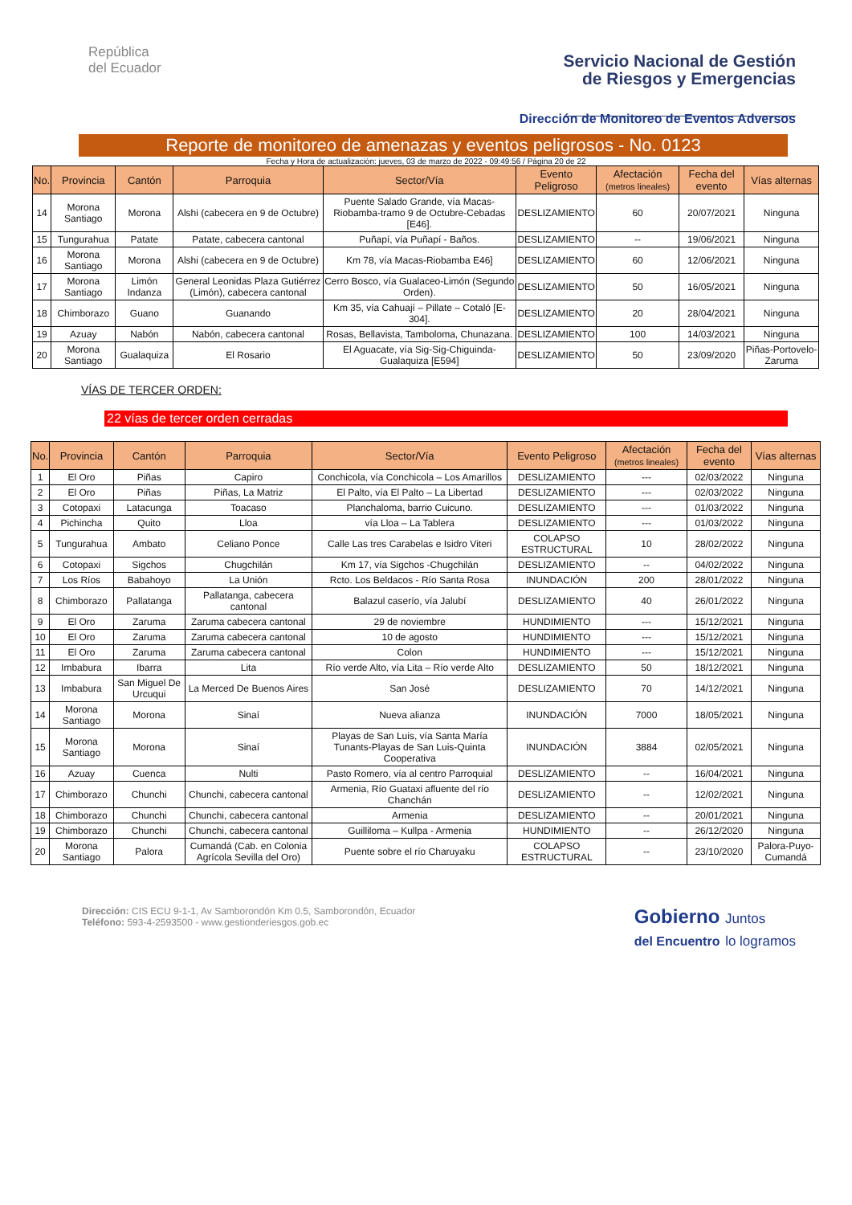República
del Ecuador
Servicio Nacional de Gestión
de Riesgos y Emergencias
Dirección de Monitoreo de Eventos Adversos
Reporte de monitoreo de amenazas y eventos peligrosos - No. 0123
Fecha y Hora de actualización: jueves, 03 de marzo de 2022 - 09:49:56 / Página 20 de 22
| No. | Provincia | Cantón | Parroquia | Sector/Vía | Evento Peligroso | Afectación (metros lineales) | Fecha del evento | Vías alternas |
| --- | --- | --- | --- | --- | --- | --- | --- | --- |
| 14 | Morona Santiago | Morona | Alshi (cabecera en 9 de Octubre) | Puente Salado Grande, vía Macas-Riobamba-tramo 9 de Octubre-Cebadas [E46]. | DESLIZAMIENTO | 60 | 20/07/2021 | Ninguna |
| 15 | Tungurahua | Patate | Patate, cabecera cantonal | Puñapí, vía Puñapí - Baños. | DESLIZAMIENTO | -- | 19/06/2021 | Ninguna |
| 16 | Morona Santiago | Morona | Alshi (cabecera en 9 de Octubre) | Km 78, vía Macas-Riobamba E46] | DESLIZAMIENTO | 60 | 12/06/2021 | Ninguna |
| 17 | Morona Santiago | Limón Indanza | General Leonidas Plaza Gutiérrez (Limón), cabecera cantonal | Cerro Bosco, vía Gualaceo-Limón (Segundo Orden). | DESLIZAMIENTO | 50 | 16/05/2021 | Ninguna |
| 18 | Chimborazo | Guano | Guanando | Km 35, vía Cahuají – Pillate – Cotaló [E-304]. | DESLIZAMIENTO | 20 | 28/04/2021 | Ninguna |
| 19 | Azuay | Nabón | Nabón, cabecera cantonal | Rosas, Bellavista, Tamboloma, Chunazana. | DESLIZAMIENTO | 100 | 14/03/2021 | Ninguna |
| 20 | Morona Santiago | Gualaquiza | El Rosario | El Aguacate, vía Sig-Sig-Chiguinda-Gualaquiza [E594] | DESLIZAMIENTO | 50 | 23/09/2020 | Piñas-Portovelo-Zaruma |
VÍAS DE TERCER ORDEN:
22 vías de tercer orden cerradas
| No. | Provincia | Cantón | Parroquia | Sector/Vía | Evento Peligroso | Afectación (metros lineales) | Fecha del evento | Vías alternas |
| --- | --- | --- | --- | --- | --- | --- | --- | --- |
| 1 | El Oro | Piñas | Capiro | Conchicola, vía Conchicola – Los Amarillos | DESLIZAMIENTO | --- | 02/03/2022 | Ninguna |
| 2 | El Oro | Piñas | Piñas, La Matriz | El Palto, vía El Palto – La Libertad | DESLIZAMIENTO | --- | 02/03/2022 | Ninguna |
| 3 | Cotopaxi | Latacunga | Toacaso | Planchaloma, barrio Cuicuno. | DESLIZAMIENTO | --- | 01/03/2022 | Ninguna |
| 4 | Pichincha | Quito | Lloa | vía Lloa – La Tablera | DESLIZAMIENTO | --- | 01/03/2022 | Ninguna |
| 5 | Tungurahua | Ambato | Celiano Ponce | Calle Las tres Carabelas e Isidro Viteri | COLAPSO ESTRUCTURAL | 10 | 28/02/2022 | Ninguna |
| 6 | Cotopaxi | Sigchos | Chugchilán | Km 17, vía Sigchos -Chugchilán | DESLIZAMIENTO | -- | 04/02/2022 | Ninguna |
| 7 | Los Ríos | Babahoyo | La Unión | Rcto. Los Beldacos - Río Santa Rosa | INUNDACIÓN | 200 | 28/01/2022 | Ninguna |
| 8 | Chimborazo | Pallatanga | Pallatanga, cabecera cantonal | Balazul caserío, vía Jalubí | DESLIZAMIENTO | 40 | 26/01/2022 | Ninguna |
| 9 | El Oro | Zaruma | Zaruma cabecera cantonal | 29 de noviembre | HUNDIMIENTO | --- | 15/12/2021 | Ninguna |
| 10 | El Oro | Zaruma | Zaruma cabecera cantonal | 10 de agosto | HUNDIMIENTO | --- | 15/12/2021 | Ninguna |
| 11 | El Oro | Zaruma | Zaruma cabecera cantonal | Colon | HUNDIMIENTO | --- | 15/12/2021 | Ninguna |
| 12 | Imbabura | Ibarra | Lita | Río verde Alto, vía Lita – Río verde Alto | DESLIZAMIENTO | 50 | 18/12/2021 | Ninguna |
| 13 | Imbabura | San Miguel De Urcuqui | La Merced De Buenos Aires | San José | DESLIZAMIENTO | 70 | 14/12/2021 | Ninguna |
| 14 | Morona Santiago | Morona | Sinaí | Nueva alianza | INUNDACIÓN | 7000 | 18/05/2021 | Ninguna |
| 15 | Morona Santiago | Morona | Sinaí | Playas de San Luis, vía Santa María Tunants-Playas de San Luis-Quinta Cooperativa | INUNDACIÓN | 3884 | 02/05/2021 | Ninguna |
| 16 | Azuay | Cuenca | Nulti | Pasto Romero, vía al centro Parroquial | DESLIZAMIENTO | -- | 16/04/2021 | Ninguna |
| 17 | Chimborazo | Chunchi | Chunchi, cabecera cantonal | Armenia, Río Guataxi afluente del río Chanchán | DESLIZAMIENTO | -- | 12/02/2021 | Ninguna |
| 18 | Chimborazo | Chunchi | Chunchi, cabecera cantonal | Armenia | DESLIZAMIENTO | -- | 20/01/2021 | Ninguna |
| 19 | Chimborazo | Chunchi | Chunchi, cabecera cantonal | Guilliloma – Kullpa - Armenia | HUNDIMIENTO | -- | 26/12/2020 | Ninguna |
| 20 | Morona Santiago | Palora | Cumandá (Cab. en Colonia Agrícola Sevilla del Oro) | Puente sobre el río Charuyaku | COLAPSO ESTRUCTURAL | -- | 23/10/2020 | Palora-Puyo-Cumandá |
Dirección: CIS ECU 9-1-1, Av Samborondón Km 0.5, Samborondón, Ecuador
Teléfono: 593-4-2593500 - www.gestionderiesgos.gob.ec
Gobierno Juntos
del Encuentro lo logramos